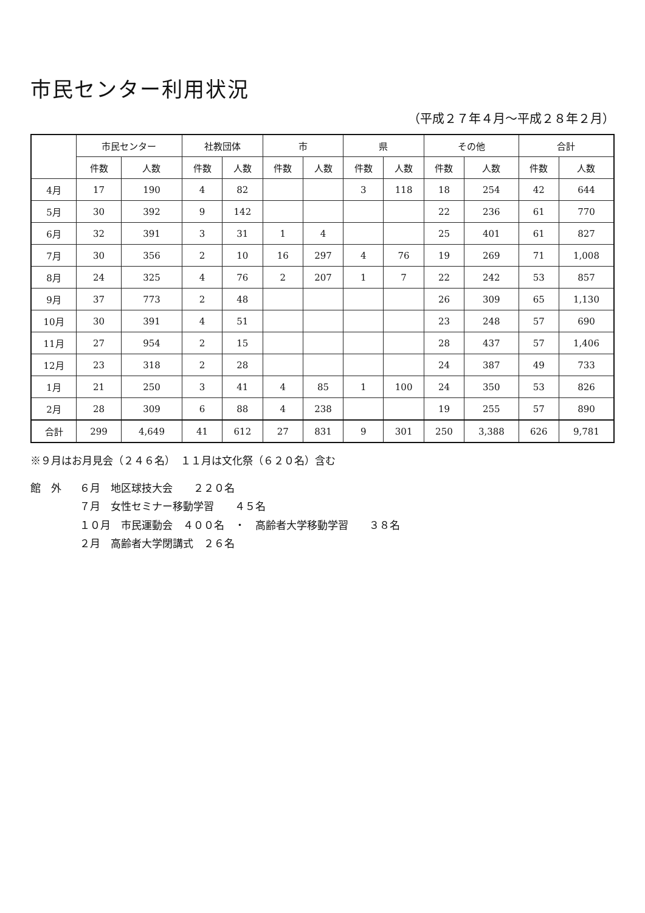市民センター利用状況
（平成２７年４月～平成２８年２月）
| | 市民センター | | 社教団体 | | 市 | | 県 | | その他 | | 合計 | |
| --- | --- | --- | --- | --- | --- | --- | --- | --- | --- | --- | --- | --- |
| | 件数 | 人数 | 件数 | 人数 | 件数 | 人数 | 件数 | 人数 | 件数 | 人数 | 件数 | 人数 |
| 4月 | 17 | 190 | 4 | 82 | | | 3 | 118 | 18 | 254 | 42 | 644 |
| 5月 | 30 | 392 | 9 | 142 | | | | | 22 | 236 | 61 | 770 |
| 6月 | 32 | 391 | 3 | 31 | 1 | 4 | | | 25 | 401 | 61 | 827 |
| 7月 | 30 | 356 | 2 | 10 | 16 | 297 | 4 | 76 | 19 | 269 | 71 | 1,008 |
| 8月 | 24 | 325 | 4 | 76 | 2 | 207 | 1 | 7 | 22 | 242 | 53 | 857 |
| 9月 | 37 | 773 | 2 | 48 | | | | | 26 | 309 | 65 | 1,130 |
| 10月 | 30 | 391 | 4 | 51 | | | | | 23 | 248 | 57 | 690 |
| 11月 | 27 | 954 | 2 | 15 | | | | | 28 | 437 | 57 | 1,406 |
| 12月 | 23 | 318 | 2 | 28 | | | | | 24 | 387 | 49 | 733 |
| 1月 | 21 | 250 | 3 | 41 | 4 | 85 | 1 | 100 | 24 | 350 | 53 | 826 |
| 2月 | 28 | 309 | 6 | 88 | 4 | 238 | | | 19 | 255 | 57 | 890 |
| 合計 | 299 | 4,649 | 41 | 612 | 27 | 831 | 9 | 301 | 250 | 3,388 | 626 | 9,781 |
※９月はお月見会（２４６名）　１１月は文化祭（６２０名）含む
館　外 ６月　地区球技大会　　２２０名
７月　女性セミナー移動学習　　４５名
１０月　市民運動会　４００名　・　高齢者大学移動学習　　３８名
２月　高齢者大学閉講式　２６名